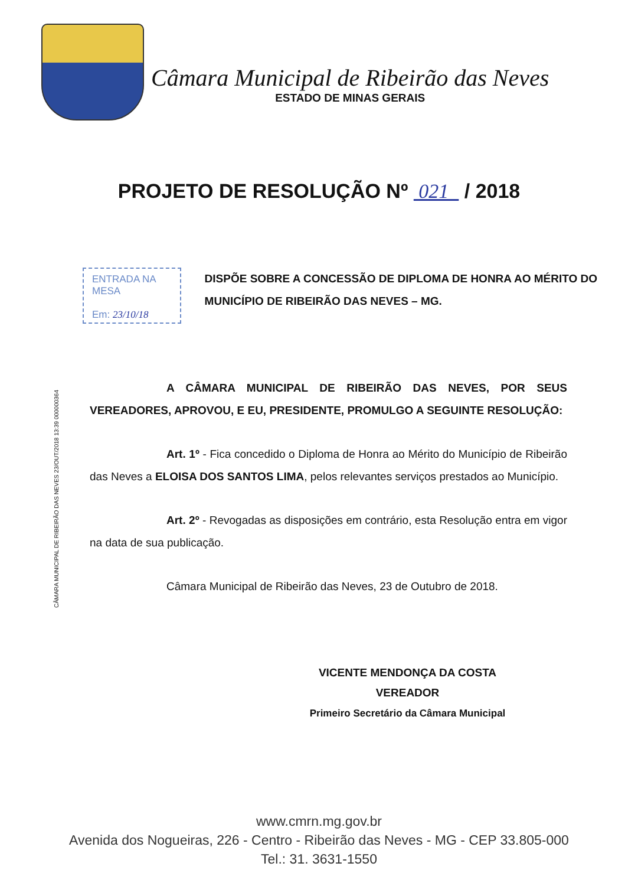Câmara Municipal de Ribeirão das Neves
ESTADO DE MINAS GERAIS
PROJETO DE RESOLUÇÃO Nº 021 / 2018
ENTRADA NA MESA
Em: 23/10/18
DISPÕE SOBRE A CONCESSÃO DE DIPLOMA DE HONRA AO MÉRITO DO MUNICÍPIO DE RIBEIRÃO DAS NEVES – MG.
CÂMARA MUNICIPAL DE RIBEIRÃO DAS NEVES 23/OUT/2018 13:39 000000364
A CÂMARA MUNICIPAL DE RIBEIRÃO DAS NEVES, POR SEUS VEREADORES, APROVOU, E EU, PRESIDENTE, PROMULGO A SEGUINTE RESOLUÇÃO:
Art. 1º - Fica concedido o Diploma de Honra ao Mérito do Município de Ribeirão das Neves a ELOISA DOS SANTOS LIMA, pelos relevantes serviços prestados ao Município.
Art. 2º - Revogadas as disposições em contrário, esta Resolução entra em vigor na data de sua publicação.
Câmara Municipal de Ribeirão das Neves, 23 de Outubro de 2018.
VICENTE MENDONÇA DA COSTA
VEREADOR
Primeiro Secretário da Câmara Municipal
www.cmrn.mg.gov.br
Avenida dos Nogueiras, 226 - Centro - Ribeirão das Neves - MG - CEP 33.805-000
Tel.: 31. 3631-1550